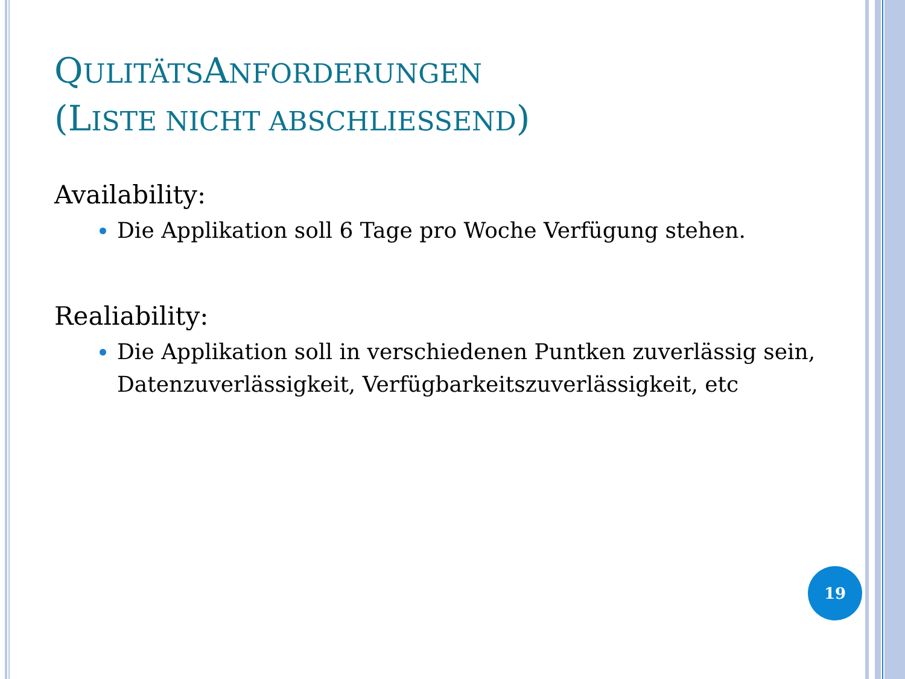QULITÄTSANFORDERUNGEN
(LISTE NICHT ABSCHLIESSEND)
Availability:
Die Applikation soll 6 Tage pro Woche Verfügung stehen.
Realiability:
Die Applikation soll in verschiedenen Puntken zuverlässig sein, Datenzuverlässigkeit, Verfügbarkeitszuverlässigkeit, etc
19